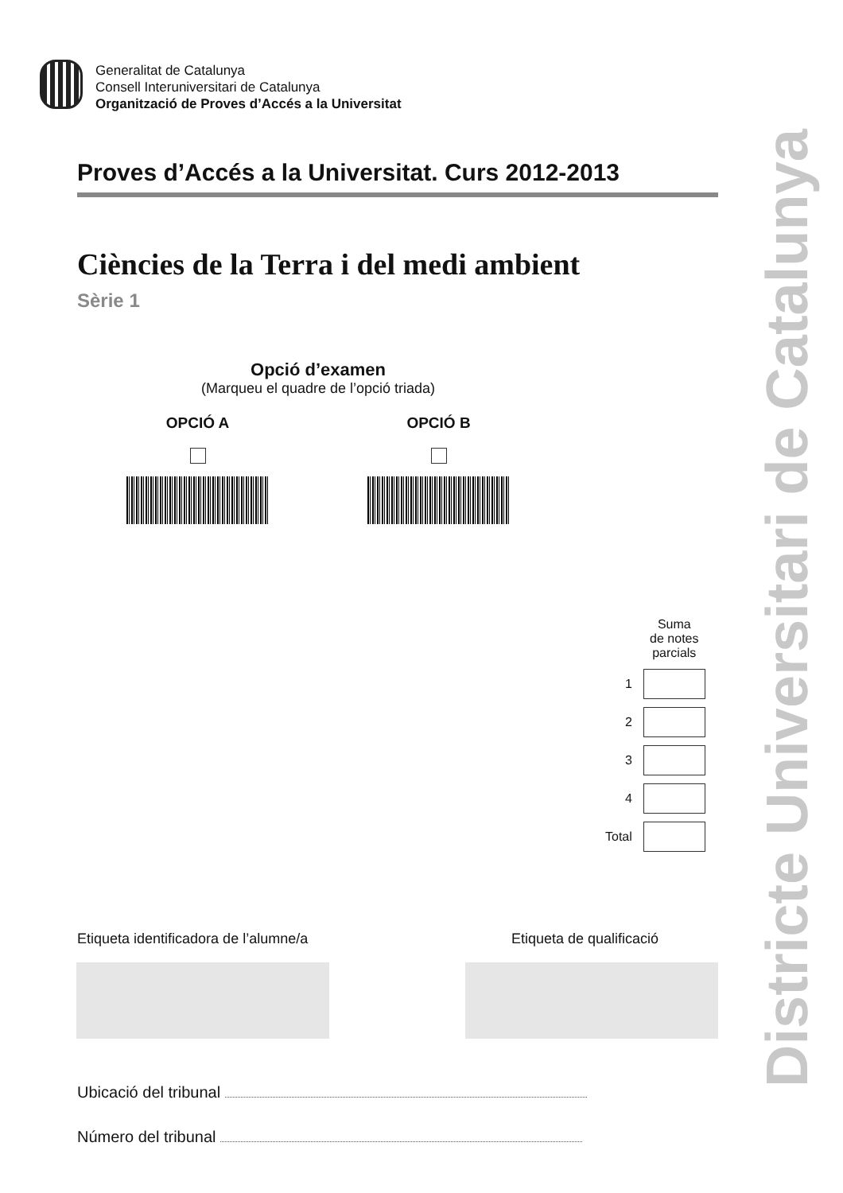Generalitat de Catalunya
Consell Interuniversitari de Catalunya
Organització de Proves d’Accés a la Universitat
Proves d’Accés a la Universitat. Curs 2012-2013
Ciències de la Terra i del medi ambient
Sèrie 1
Opció d’examen
(Marqueu el quadre de l’opció triada)
OPCIÓ A OPCIÓ B
| | Suma de notes parcials |
| 1 | |
| 2 | |
| 3 | |
| 4 | |
| Total | |
Etiqueta identificadora de l’alumne/a
Etiqueta de qualificació
Ubicació del tribunal
Número del tribunal
Districte Universitari de Catalunya